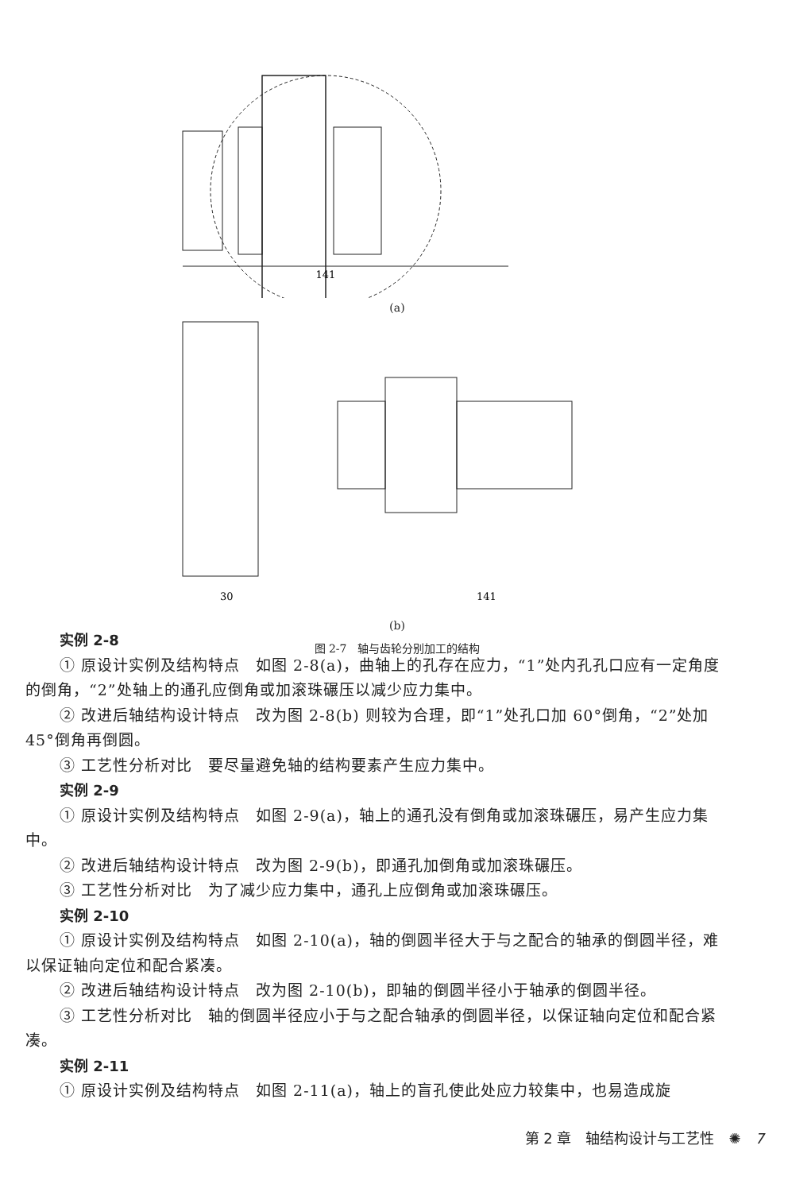141
(a)
30
141
(b)
图 2-7　轴与齿轮分别加工的结构
实例 2-8
① 原设计实例及结构特点　如图 2-8(a)，曲轴上的孔存在应力，“1”处内孔孔口应有一定角度的倒角，“2”处轴上的通孔应倒角或加滚珠碾压以减少应力集中。
② 改进后轴结构设计特点　改为图 2-8(b) 则较为合理，即“1”处孔口加 60°倒角，“2”处加 45°倒角再倒圆。
③ 工艺性分析对比　要尽量避免轴的结构要素产生应力集中。
实例 2-9
① 原设计实例及结构特点　如图 2-9(a)，轴上的通孔没有倒角或加滚珠碾压，易产生应力集中。
② 改进后轴结构设计特点　改为图 2-9(b)，即通孔加倒角或加滚珠碾压。
③ 工艺性分析对比　为了减少应力集中，通孔上应倒角或加滚珠碾压。
实例 2-10
① 原设计实例及结构特点　如图 2-10(a)，轴的倒圆半径大于与之配合的轴承的倒圆半径，难以保证轴向定位和配合紧凑。
② 改进后轴结构设计特点　改为图 2-10(b)，即轴的倒圆半径小于轴承的倒圆半径。
③ 工艺性分析对比　轴的倒圆半径应小于与之配合轴承的倒圆半径，以保证轴向定位和配合紧凑。
实例 2-11
① 原设计实例及结构特点　如图 2-11(a)，轴上的盲孔使此处应力较集中，也易造成旋
第 2 章　轴结构设计与工艺性　✺　7